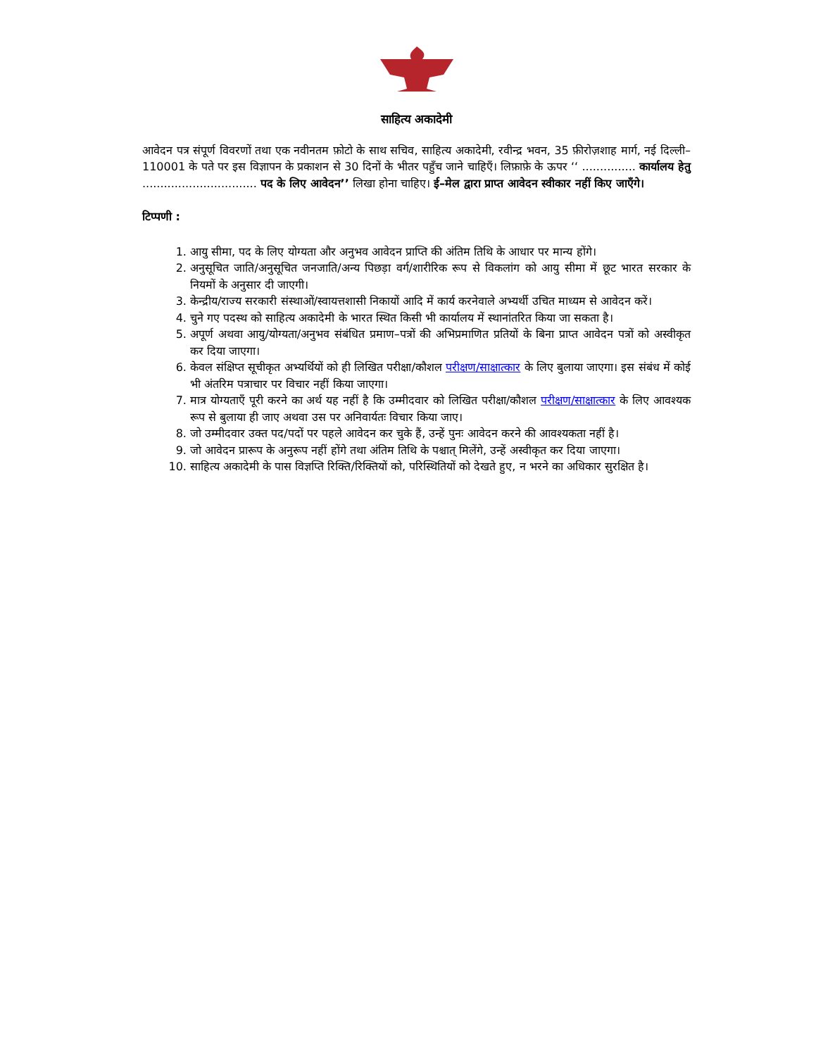साहित्य अकादेमी
आवेदन पत्र संपूर्ण विवरणों तथा एक नवीनतम फ़ोटो के साथ सचिव, साहित्य अकादेमी, रवीन्द्र भवन, 35 फ़ीरोज़शाह मार्ग, नई दिल्ली–110001 के पते पर इस विज्ञापन के प्रकाशन से 30 दिनों के भीतर पहुँच जाने चाहिएँ। लिफ़ाफ़े के ऊपर ‘‘ ............... कार्यालय हेतु ................................ पद के लिए आवेदन’’ लिखा होना चाहिए। ई–मेल द्वारा प्राप्त आवेदन स्वीकार नहीं किए जाएँगे।
टिप्पणी :
1. आयु सीमा, पद के लिए योग्यता और अनुभव आवेदन प्राप्ति की अंतिम तिथि के आधार पर मान्य होंगे।
2. अनुसूचित जाति/अनुसूचित जनजाति/अन्य पिछड़ा वर्ग/शारीरिक रूप से विकलांग को आयु सीमा में छूट भारत सरकार के नियमों के अनुसार दी जाएगी।
3. केन्द्रीय/राज्य सरकारी संस्थाओं/स्वायत्तशासी निकायों आदि में कार्य करनेवाले अभ्यर्थी उचित माध्यम से आवेदन करें।
4. चुने गए पदस्थ को साहित्य अकादेमी के भारत स्थित किसी भी कार्यालय में स्थानांतरित किया जा सकता है।
5. अपूर्ण अथवा आयु/योग्यता/अनुभव संबंधित प्रमाण–पत्रों की अभिप्रमाणित प्रतियों के बिना प्राप्त आवेदन पत्रों को अस्वीकृत कर दिया जाएगा।
6. केवल संक्षिप्त सूचीकृत अभ्यर्थियों को ही लिखित परीक्षा/कौशल परीक्षण/साक्षात्कार के लिए बुलाया जाएगा। इस संबंध में कोई भी अंतरिम पत्राचार पर विचार नहीं किया जाएगा।
7. मात्र योग्यताएँ पूरी करने का अर्थ यह नहीं है कि उम्मीदवार को लिखित परीक्षा/कौशल परीक्षण/साक्षात्कार के लिए आवश्यक रूप से बुलाया ही जाए अथवा उस पर अनिवार्यतः विचार किया जाए।
8. जो उम्मीदवार उक्त पद/पदों पर पहले आवेदन कर चुके हैं, उन्हें पुनः आवेदन करने की आवश्यकता नहीं है।
9. जो आवेदन प्रारूप के अनुरूप नहीं होंगे तथा अंतिम तिथि के पश्चात् मिलेंगे, उन्हें अस्वीकृत कर दिया जाएगा।
10. साहित्य अकादेमी के पास विज्ञप्ति रिक्ति/रिक्तियों को, परिस्थितियों को देखते हुए, न भरने का अधिकार सुरक्षित है।